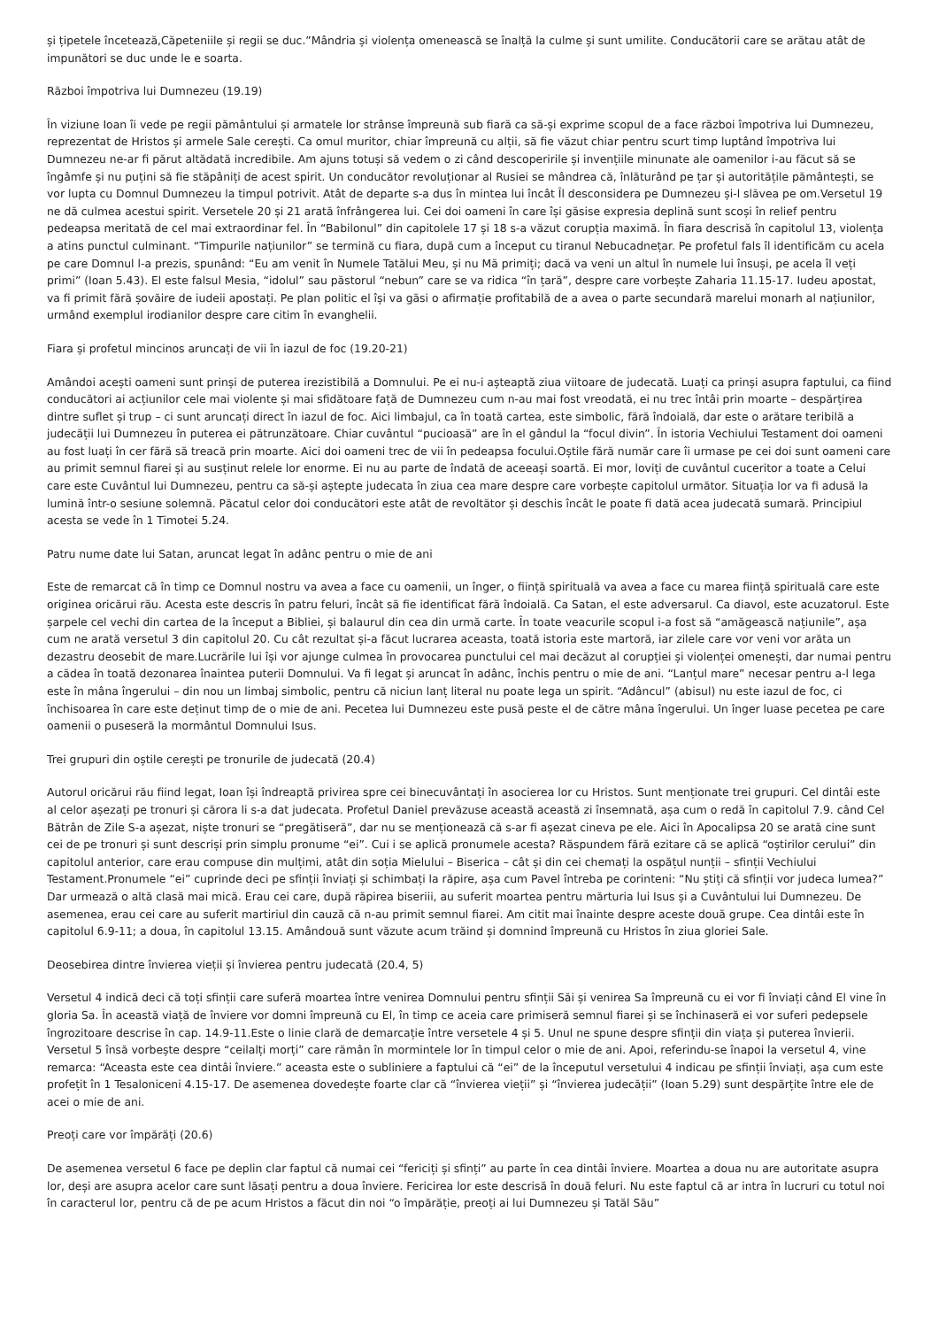și țipetele încetează,Căpeteniile și regii se duc.”Mândria și violența omenească se înalță la culme și sunt umilite. Conducătorii care se arătau atât de impunători se duc unde le e soarta.
Război împotriva lui Dumnezeu (19.19)
În viziune Ioan îi vede pe regii pământului și armatele lor strânse împreună sub fiară ca să-și exprime scopul de a face război împotriva lui Dumnezeu, reprezentat de Hristos și armele Sale cerești. Ca omul muritor, chiar împreună cu alții, să fie văzut chiar pentru scurt timp luptând împotriva lui Dumnezeu ne-ar fi părut altădată incredibile. Am ajuns totuși să vedem o zi când descoperirile și invențiile minunate ale oamenilor i-au făcut să se îngâmfe și nu puțini să fie stăpâniți de acest spirit. Un conducător revoluționar al Rusiei se mândrea că, înlăturând pe țar și autoritățile pământești, se vor lupta cu Domnul Dumnezeu la timpul potrivit. Atât de departe s-a dus în mintea lui încât Îl desconsidera pe Dumnezeu și-l slăvea pe om.Versetul 19 ne dă culmea acestui spirit. Versetele 20 și 21 arată înfrângerea lui. Cei doi oameni în care își găsise expresia deplină sunt scoși în relief pentru pedeapsa meritată de cel mai extraordinar fel. În “Babilonul” din capitolele 17 și 18 s-a văzut corupția maximă. În fiara descrisă în capitolul 13, violența a atins punctul culminant. “Timpurile națiunilor” se termină cu fiara, după cum a început cu tiranul Nebucadnețar. Pe profetul fals îl identificăm cu acela pe care Domnul l-a prezis, spunând: “Eu am venit în Numele Tatălui Meu, și nu Mă primiți; dacă va veni un altul în numele lui însuși, pe acela îl veți primi” (Ioan 5.43). El este falsul Mesia, “idolul” sau păstorul “nebun” care se va ridica “în țară”, despre care vorbește Zaharia 11.15-17. Iudeu apostat, va fi primit fără șovăire de iudeii apostați. Pe plan politic el își va găsi o afirmație profitabilă de a avea o parte secundară marelui monarh al națiunilor, urmând exemplul irodianilor despre care citim în evanghelii.
Fiara și profetul mincinos aruncați de vii în iazul de foc (19.20-21)
Amândoi acești oameni sunt prinși de puterea irezistibilă a Domnului. Pe ei nu-i așteaptă ziua viitoare de judecată. Luați ca prinși asupra faptului, ca fiind conducători ai acțiunilor cele mai violente și mai sfidătoare față de Dumnezeu cum n-au mai fost vreodată, ei nu trec întâi prin moarte – despărțirea dintre suflet și trup – ci sunt aruncați direct în iazul de foc. Aici limbajul, ca în toată cartea, este simbolic, fără îndoială, dar este o arătare teribilă a judecății lui Dumnezeu în puterea ei pătrunzătoare. Chiar cuvântul “pucioasă” are în el gândul la “focul divin”. În istoria Vechiului Testament doi oameni au fost luați în cer fără să treacă prin moarte. Aici doi oameni trec de vii în pedeapsa focului.Oștile fără număr care îi urmase pe cei doi sunt oameni care au primit semnul fiarei și au susținut relele lor enorme. Ei nu au parte de îndată de aceeași soartă. Ei mor, loviți de cuvântul cuceritor a toate a Celui care este Cuvântul lui Dumnezeu, pentru ca să-și aștepte judecata în ziua cea mare despre care vorbește capitolul următor. Situația lor va fi adusă la lumină într-o sesiune solemnă. Păcatul celor doi conducători este atât de revoltător și deschis încât le poate fi dată acea judecată sumară. Principiul acesta se vede în 1 Timotei 5.24.
Patru nume date lui Satan, aruncat legat în adânc pentru o mie de ani
Este de remarcat că în timp ce Domnul nostru va avea a face cu oamenii, un înger, o ființă spirituală va avea a face cu marea ființă spirituală care este originea oricărui rău. Acesta este descris în patru feluri, încât să fie identificat fără îndoială. Ca Satan, el este adversarul. Ca diavol, este acuzatorul. Este șarpele cel vechi din cartea de la început a Bibliei, și balaurul din cea din urmă carte. În toate veacurile scopul i-a fost să “amăgească națiunile”, așa cum ne arată versetul 3 din capitolul 20. Cu cât rezultat și-a făcut lucrarea aceasta, toată istoria este martoră, iar zilele care vor veni vor arăta un dezastru deosebit de mare.Lucrările lui își vor ajunge culmea în provocarea punctului cel mai decăzut al corupției și violenței omenești, dar numai pentru a cădea în toată dezonarea înaintea puterii Domnului. Va fi legat și aruncat în adânc, închis pentru o mie de ani. “Lanțul mare” necesar pentru a-l lega este în mâna îngerului – din nou un limbaj simbolic, pentru că niciun lanț literal nu poate lega un spirit. “Adâncul” (abisul) nu este iazul de foc, ci închisoarea în care este deținut timp de o mie de ani. Pecetea lui Dumnezeu este pusă peste el de către mâna îngerului. Un înger luase pecetea pe care oamenii o puseseră la mormântul Domnului Isus.
Trei grupuri din oștile cerești pe tronurile de judecată (20.4)
Autorul oricărui rău fiind legat, Ioan își îndreaptă privirea spre cei binecuvântați în asocierea lor cu Hristos. Sunt menționate trei grupuri. Cel dintâi este al celor așezați pe tronuri și cărora li s-a dat judecata. Profetul Daniel prevăzuse această această zi însemnată, așa cum o redă în capitolul 7.9. când Cel Bătrân de Zile S-a așezat, niște tronuri se “pregătiseră”, dar nu se menționează că s-ar fi așezat cineva pe ele. Aici în Apocalipsa 20 se arată cine sunt cei de pe tronuri și sunt descriși prin simplu pronume “ei”. Cui i se aplică pronumele acesta? Răspundem fără ezitare că se aplică “oștirilor cerului” din capitolul anterior, care erau compuse din mulțimi, atât din soția Mielului – Biserica – cât și din cei chemați la ospățul nunții – sfinții Vechiului Testament.Pronumele “ei” cuprinde deci pe sfinții înviați și schimbați la răpire, așa cum Pavel întreba pe corinteni: “Nu știți că sfinții vor judeca lumea?” Dar urmează o altă clasă mai mică. Erau cei care, după răpirea biseriii, au suferit moartea pentru mărturia lui Isus și a Cuvântului lui Dumnezeu. De asemenea, erau cei care au suferit martiriul din cauză că n-au primit semnul fiarei. Am citit mai înainte despre aceste două grupe. Cea dintâi este în capitolul 6.9-11; a doua, în capitolul 13.15. Amândouă sunt văzute acum trăind și domnind împreună cu Hristos în ziua gloriei Sale.
Deosebirea dintre învierea vieții și învierea pentru judecată (20.4, 5)
Versetul 4 indică deci că toți sfinții care suferă moartea între venirea Domnului pentru sfinții Săi și venirea Sa împreună cu ei vor fi înviați când El vine în gloria Sa. În această viață de înviere vor domni împreună cu El, în timp ce aceia care primiseră semnul fiarei și se închinaseră ei vor suferi pedepsele îngrozitoare descrise în cap. 14.9-11.Este o linie clară de demarcație între versetele 4 și 5. Unul ne spune despre sfinții din viața și puterea învierii. Versetul 5 însă vorbește despre “ceilalți morți” care rămân în mormintele lor în timpul celor o mie de ani. Apoi, referindu-se înapoi la versetul 4, vine remarca: “Aceasta este cea dintâi înviere.” aceasta este o subliniere a faptului că “ei” de la începutul versetului 4 indicau pe sfinții înviați, așa cum este profețit în 1 Tesaloniceni 4.15-17. De asemenea dovedește foarte clar că “învierea vieții” și “învierea judecății” (Ioan 5.29) sunt despărțite între ele de acei o mie de ani.
Preoți care vor împărăți (20.6)
De asemenea versetul 6 face pe deplin clar faptul că numai cei “fericiți și sfinți” au parte în cea dintâi înviere. Moartea a doua nu are autoritate asupra lor, deși are asupra acelor care sunt lăsați pentru a doua înviere. Fericirea lor este descrisă în două feluri. Nu este faptul că ar intra în lucruri cu totul noi în caracterul lor, pentru că de pe acum Hristos a făcut din noi “o împărăție, preoți ai lui Dumnezeu și Tatăl Său”